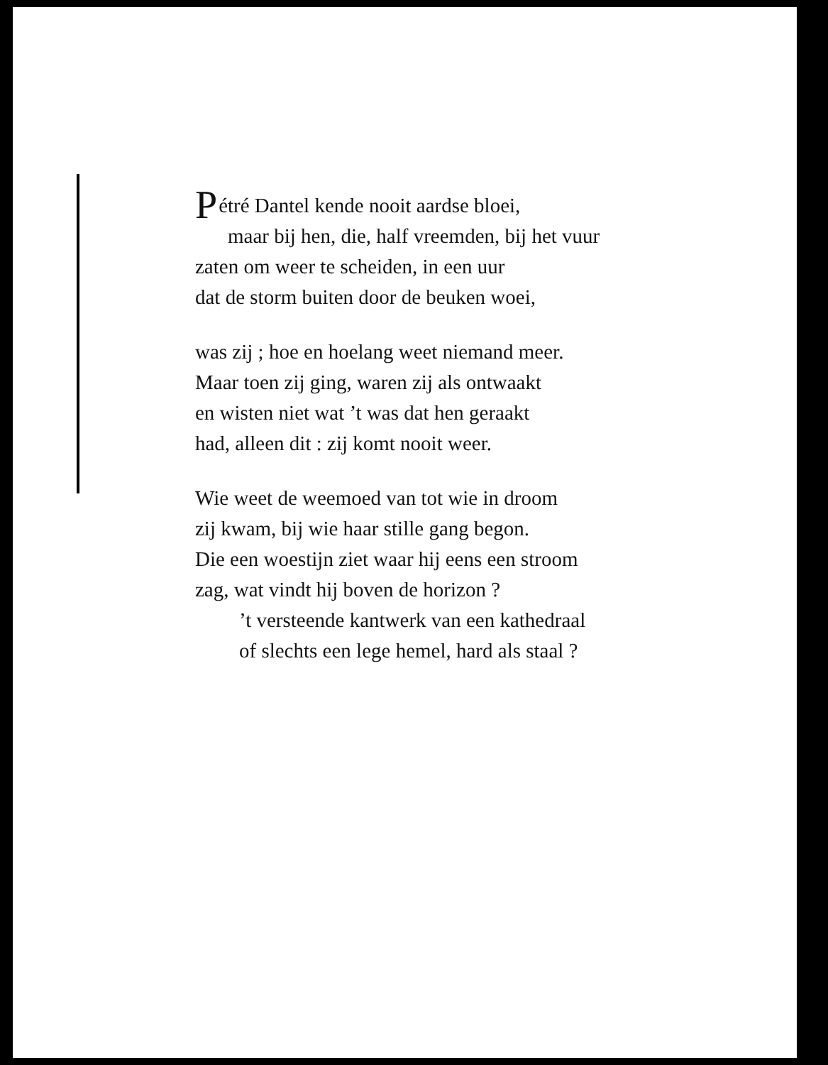Pétré Dantel kende nooit aardse bloei,
maar bij hen, die, half vreemden, bij het vuur
zaten om weer te scheiden, in een uur
dat de storm buiten door de beuken woei,
was zij ; hoe en hoelang weet niemand meer.
Maar toen zij ging, waren zij als ontwaakt
en wisten niet wat ’t was dat hen geraakt
had, alleen dit : zij komt nooit weer.
Wie weet de weemoed van tot wie in droom
zij kwam, bij wie haar stille gang begon.
Die een woestijn ziet waar hij eens een stroom
zag, wat vindt hij boven de horizon ?
’t versteende kantwerk van een kathedraal
of slechts een lege hemel, hard als staal ?